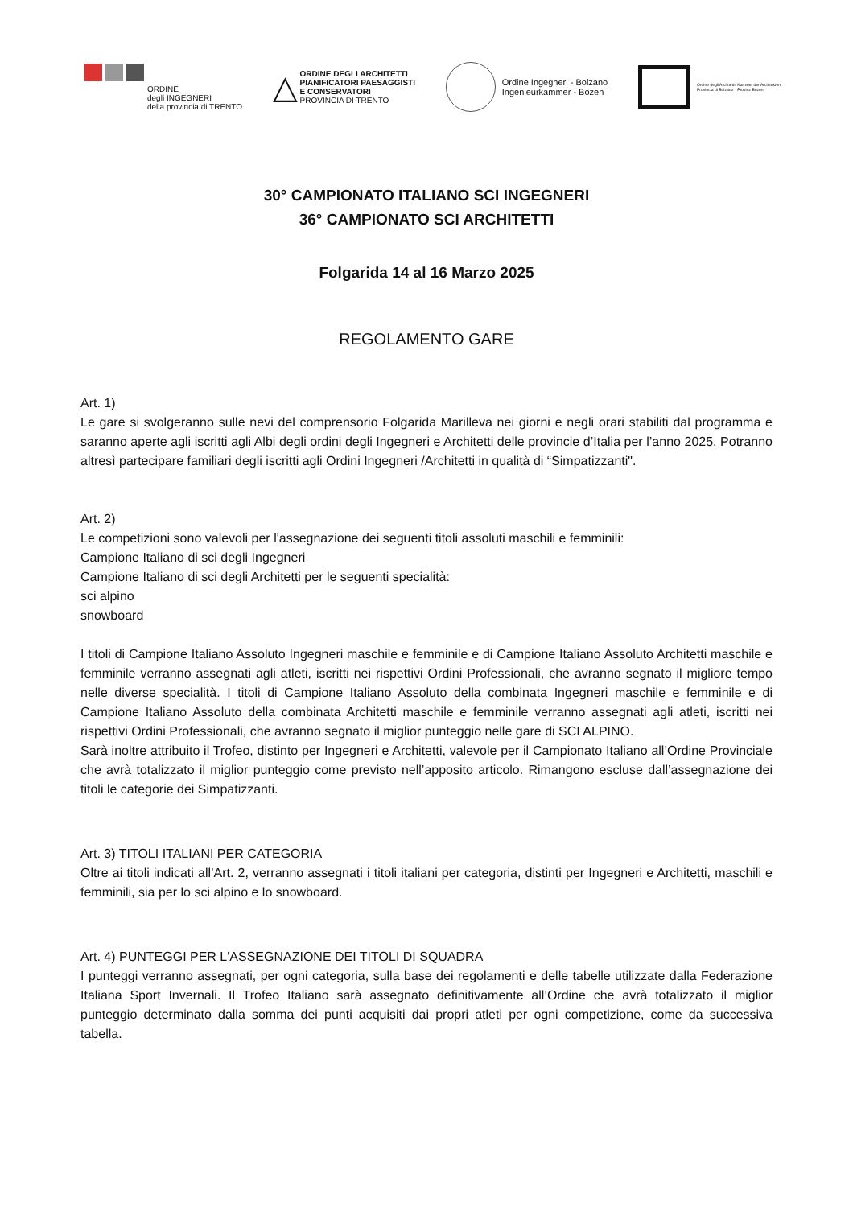ORDINE
degli INGEGNERI
della provincia di TRENTO
△ ORDINE DEGLI ARCHITETTI PIANIFICATORI PAESAGGISTI E CONSERVATORI PROVINCIA DI TRENTO
Ordine Ingegneri - Bolzano
Ingenieurkammer - Bozen
Ordine degli Architetti
Provincia di Bolzano Kammer der Architekten
Provinz Bozen
30° CAMPIONATO ITALIANO SCI INGEGNERI
36° CAMPIONATO SCI ARCHITETTI
Folgarida 14 al 16 Marzo 2025
REGOLAMENTO GARE
Art. 1)
Le gare si svolgeranno sulle nevi del comprensorio Folgarida Marilleva nei giorni e negli orari stabiliti dal programma e saranno aperte agli iscritti agli Albi degli ordini degli Ingegneri e Architetti delle provincie d’Italia per l’anno 2025. Potranno altresì partecipare familiari degli iscritti agli Ordini Ingegneri /Architetti in qualità di “Simpatizzanti".
Art. 2)
Le competizioni sono valevoli per l'assegnazione dei seguenti titoli assoluti maschili e femminili:
Campione Italiano di sci degli Ingegneri
Campione Italiano di sci degli Architetti per le seguenti specialità:
sci alpino
snowboard
I titoli di Campione Italiano Assoluto Ingegneri maschile e femminile e di Campione Italiano Assoluto Architetti maschile e femminile verranno assegnati agli atleti, iscritti nei rispettivi Ordini Professionali, che avranno segnato il migliore tempo nelle diverse specialità. I titoli di Campione Italiano Assoluto della combinata Ingegneri maschile e femminile e di Campione Italiano Assoluto della combinata Architetti maschile e femminile verranno assegnati agli atleti, iscritti nei rispettivi Ordini Professionali, che avranno segnato il miglior punteggio nelle gare di SCI ALPINO.
Sarà inoltre attribuito il Trofeo, distinto per Ingegneri e Architetti, valevole per il Campionato Italiano all’Ordine Provinciale che avrà totalizzato il miglior punteggio come previsto nell’apposito articolo. Rimangono escluse dall’assegnazione dei titoli le categorie dei Simpatizzanti.
Art. 3) TITOLI ITALIANI PER CATEGORIA
Oltre ai titoli indicati all’Art. 2, verranno assegnati i titoli italiani per categoria, distinti per Ingegneri e Architetti, maschili e femminili, sia per lo sci alpino e lo snowboard.
Art. 4) PUNTEGGI PER L'ASSEGNAZIONE DEI TITOLI DI SQUADRA
I punteggi verranno assegnati, per ogni categoria, sulla base dei regolamenti e delle tabelle utilizzate dalla Federazione Italiana Sport Invernali. Il Trofeo Italiano sarà assegnato definitivamente all’Ordine che avrà totalizzato il miglior punteggio determinato dalla somma dei punti acquisiti dai propri atleti per ogni competizione, come da successiva tabella.